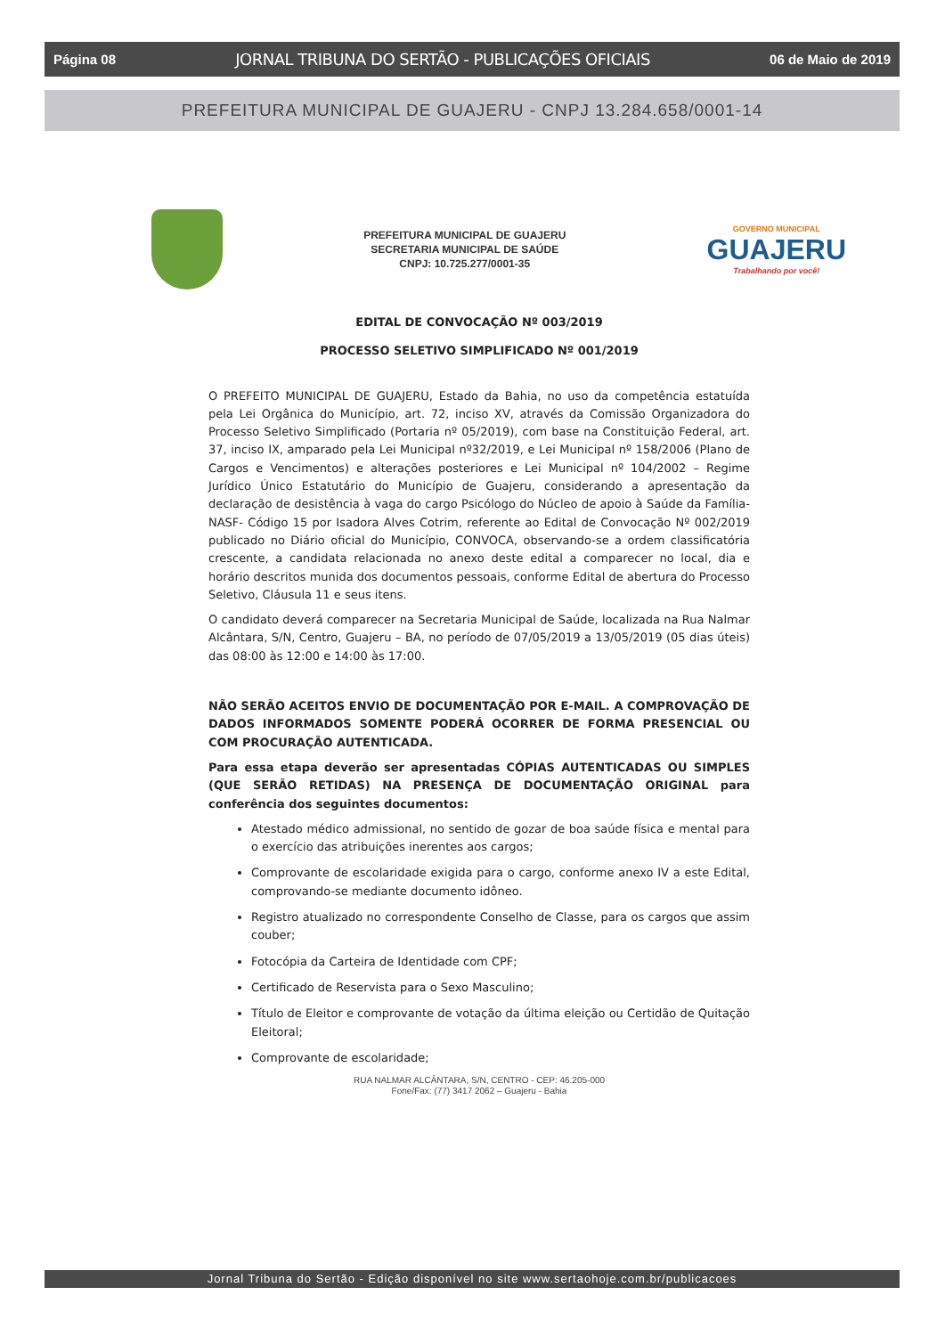Página 08 JORNAL TRIBUNA DO SERTÃO - PUBLICAÇÕES OFICIAIS 06 de Maio de 2019
PREFEITURA MUNICIPAL DE GUAJERU - CNPJ 13.284.658/0001-14
PREFEITURA MUNICIPAL DE GUAJERU
SECRETARIA MUNICIPAL DE SAÚDE
CNPJ: 10.725.277/0001-35
GOVERNO MUNICIPAL
GUAJERU
Trabalhando por você!
EDITAL DE CONVOCAÇÃO Nº 003/2019
PROCESSO SELETIVO SIMPLIFICADO Nº 001/2019
O PREFEITO MUNICIPAL DE GUAJERU, Estado da Bahia, no uso da competência estatuída pela Lei Orgânica do Município, art. 72, inciso XV, através da Comissão Organizadora do Processo Seletivo Simplificado (Portaria nº 05/2019), com base na Constituição Federal, art. 37, inciso IX, amparado pela Lei Municipal nº32/2019, e Lei Municipal nº 158/2006 (Plano de Cargos e Vencimentos) e alterações posteriores e Lei Municipal nº 104/2002 – Regime Jurídico Único Estatutário do Município de Guajeru, considerando a apresentação da declaração de desistência à vaga do cargo Psicólogo do Núcleo de apoio à Saúde da Família- NASF- Código 15 por Isadora Alves Cotrim, referente ao Edital de Convocação Nº 002/2019 publicado no Diário oficial do Município, CONVOCA, observando-se a ordem classificatória crescente, a candidata relacionada no anexo deste edital a comparecer no local, dia e horário descritos munida dos documentos pessoais, conforme Edital de abertura do Processo Seletivo, Cláusula 11 e seus itens.
O candidato deverá comparecer na Secretaria Municipal de Saúde, localizada na Rua Nalmar Alcântara, S/N, Centro, Guajeru – BA, no período de 07/05/2019 a 13/05/2019 (05 dias úteis) das 08:00 às 12:00 e 14:00 às 17:00.
NÃO SERÃO ACEITOS ENVIO DE DOCUMENTAÇÃO POR E-MAIL. A COMPROVAÇÃO DE DADOS INFORMADOS SOMENTE PODERÁ OCORRER DE FORMA PRESENCIAL OU COM PROCURAÇÃO AUTENTICADA.
Para essa etapa deverão ser apresentadas CÓPIAS AUTENTICADAS OU SIMPLES (QUE SERÃO RETIDAS) NA PRESENÇA DE DOCUMENTAÇÃO ORIGINAL para conferência dos seguintes documentos:
Atestado médico admissional, no sentido de gozar de boa saúde física e mental para o exercício das atribuições inerentes aos cargos;
Comprovante de escolaridade exigida para o cargo, conforme anexo IV a este Edital, comprovando-se mediante documento idôneo.
Registro atualizado no correspondente Conselho de Classe, para os cargos que assim couber;
Fotocópia da Carteira de Identidade com CPF;
Certificado de Reservista para o Sexo Masculino;
Título de Eleitor e comprovante de votação da última eleição ou Certidão de Quitação Eleitoral;
Comprovante de escolaridade;
RUA NALMAR ALCÂNTARA, S/N, CENTRO - CEP: 46.205-000
Fone/Fax: (77) 3417 2062 – Guajeru - Bahia
Jornal Tribuna do Sertão - Edição disponível no site www.sertaohoje.com.br/publicacoes